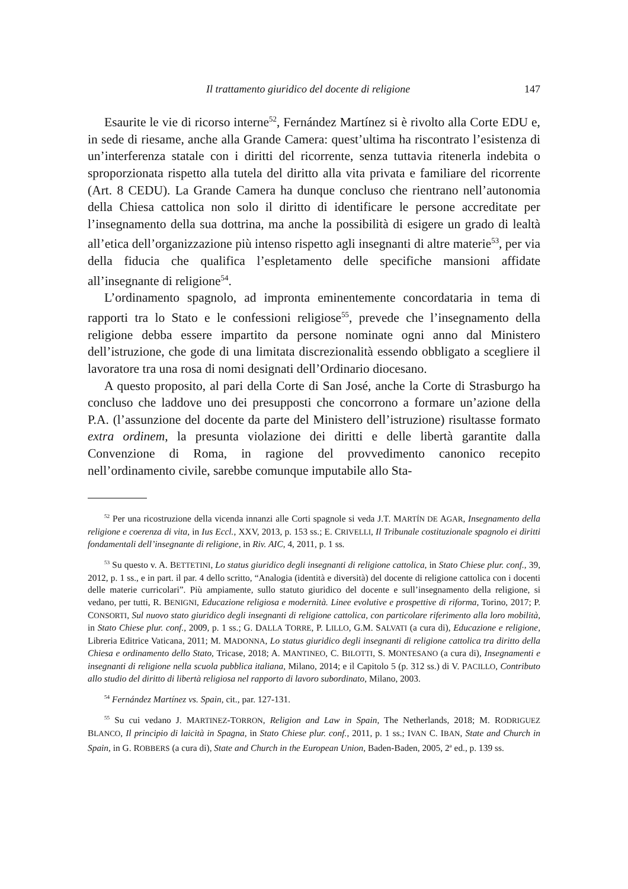Il trattamento giuridico del docente di religione 147
Esaurite le vie di ricorso interne<sup>52</sup>, Fernández Martínez si è rivolto alla Corte EDU e, in sede di riesame, anche alla Grande Camera: quest’ultima ha riscontrato l’esistenza di un’interferenza statale con i diritti del ricorrente, senza tuttavia ritenerla indebita o sproporzionata rispetto alla tutela del diritto alla vita privata e familiare del ricorrente (Art. 8 CEDU). La Grande Camera ha dunque concluso che rientrano nell’autonomia della Chiesa cattolica non solo il diritto di identificare le persone accreditate per l’insegnamento della sua dottrina, ma anche la possibilità di esigere un grado di lealtà all’etica dell’organizzazione più intenso rispetto agli insegnanti di altre materie<sup>53</sup>, per via della fiducia che qualifica l’espletamento delle specifiche mansioni affidate all’insegnante di religione<sup>54</sup>.
L’ordinamento spagnolo, ad impronta eminentemente concordataria in tema di rapporti tra lo Stato e le confessioni religiose<sup>55</sup>, prevede che l’insegnamento della religione debba essere impartito da persone nominate ogni anno dal Ministero dell’istruzione, che gode di una limitata discrezionalità essendo obbligato a scegliere il lavoratore tra una rosa di nomi designati dell’Ordinario diocesano.
A questo proposito, al pari della Corte di San José, anche la Corte di Strasburgo ha concluso che laddove uno dei presupposti che concorrono a formare un’azione della P.A. (l’assunzione del docente da parte del Ministero dell’istruzione) risultasse formato extra ordinem, la presunta violazione dei diritti e delle libertà garantite dalla Convenzione di Roma, in ragione del provvedimento canonico recepito nell’ordinamento civile, sarebbe comunque imputabile allo Sta-
<sup>52</sup> Per una ricostruzione della vicenda innanzi alle Corti spagnole si veda J.T. MARTÍN DE AGAR, Insegnamento della religione e coerenza di vita, in Ius Eccl., XXV, 2013, p. 153 ss.; E. CRIVELLI, Il Tribunale costituzionale spagnolo ei diritti fondamentali dell’insegnante di religione, in Riv. AIC, 4, 2011, p. 1 ss.
<sup>53</sup> Su questo v. A. BETTETINI, Lo status giuridico degli insegnanti di religione cattolica, in Stato Chiese plur. conf., 39, 2012, p. 1 ss., e in part. il par. 4 dello scritto, “Analogia (identità e diversità) del docente di religione cattolica con i docenti delle materie curricolari”. Più ampiamente, sullo statuto giuridico del docente e sull’insegnamento della religione, si vedano, per tutti, R. BENIGNI, Educazione religiosa e modernità. Linee evolutive e prospettive di riforma, Torino, 2017; P. CONSORTI, Sul nuovo stato giuridico degli insegnanti di religione cattolica, con particolare riferimento alla loro mobilità, in Stato Chiese plur. conf., 2009, p. 1 ss.; G. DALLA TORRE, P. LILLO, G.M. SALVATI (a cura di), Educazione e religione, Libreria Editrice Vaticana, 2011; M. MADONNA, Lo status giuridico degli insegnanti di religione cattolica tra diritto della Chiesa e ordinamento dello Stato, Tricase, 2018; A. MANTINEO, C. BILOTTI, S. MONTESANO (a cura di), Insegnamenti e insegnanti di religione nella scuola pubblica italiana, Milano, 2014; e il Capitolo 5 (p. 312 ss.) di V. PACILLO, Contributo allo studio del diritto di libertà religiosa nel rapporto di lavoro subordinato, Milano, 2003.
<sup>54</sup> Fernández Martínez vs. Spain, cit., par. 127-131.
<sup>55</sup> Su cui vedano J. MARTINEZ-TORRON, Religion and Law in Spain, The Netherlands, 2018; M. RODRIGUEZ BLANCO, Il principio di laicità in Spagna, in Stato Chiese plur. conf., 2011, p. 1 ss.; IVAN C. IBAN, State and Church in Spain, in G. ROBBERS (a cura di), State and Church in the European Union, Baden-Baden, 2005, 2<sup>a</sup> ed., p. 139 ss.